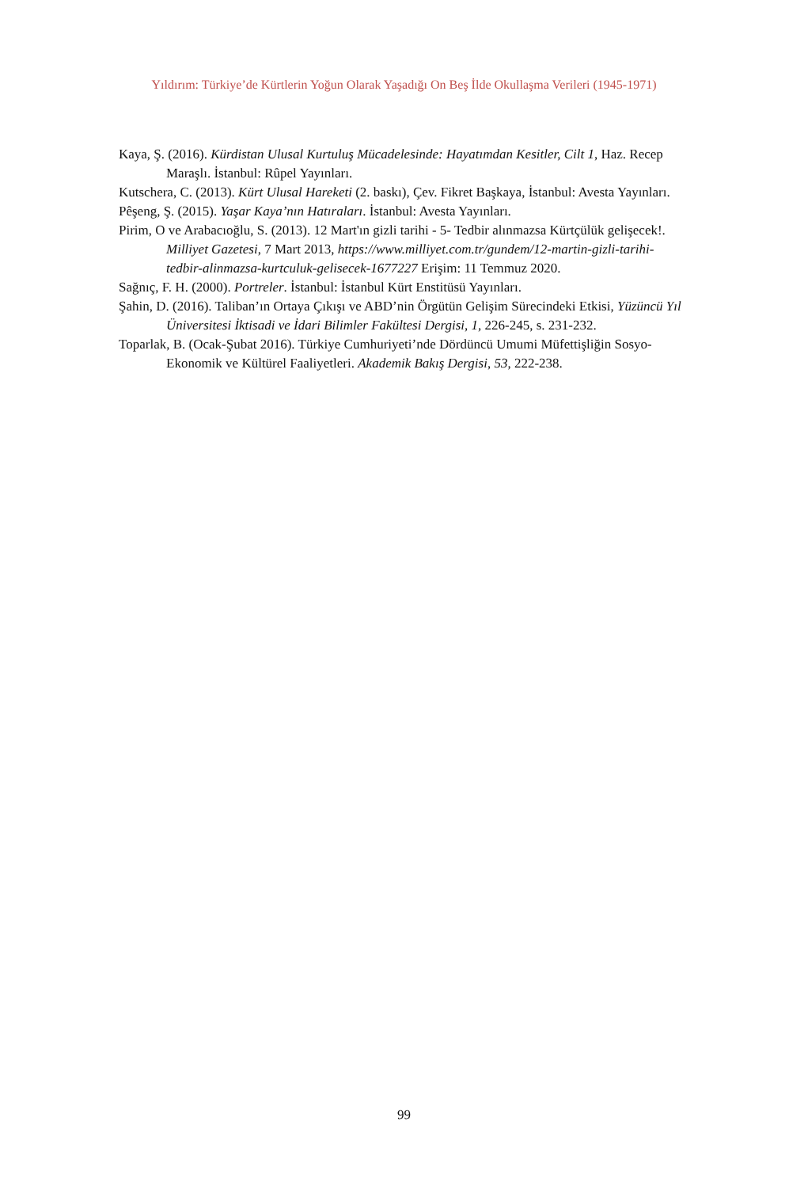Yıldırım: Türkiye’de Kürtlerin Yoğun Olarak Yaşadığı On Beş İlde Okullaşma Verileri (1945-1971)
Kaya, Ş. (2016). Kürdistan Ulusal Kurtuluş Mücadelesinde: Hayatımdan Kesitler, Cilt 1, Haz. Recep Maraşlı. İstanbul: Rûpel Yayınları.
Kutschera, C. (2013). Kürt Ulusal Hareketi (2. baskı), Çev. Fikret Başkaya, İstanbul: Avesta Yayınları.
Pêşeng, Ş. (2015). Yaşar Kaya’nın Hatıraları. İstanbul: Avesta Yayınları.
Pirim, O ve Arabacıoğlu, S. (2013). 12 Mart'ın gizli tarihi - 5- Tedbir alınmazsa Kürtçülük gelişecek!. Milliyet Gazetesi, 7 Mart 2013, https://www.milliyet.com.tr/gundem/12-martin-gizli-tarihi-tedbir-alinmazsa-kurtculuk-gelisecek-1677227 Erişim: 11 Temmuz 2020.
Sağnıç, F. H. (2000). Portreler. İstanbul: İstanbul Kürt Enstitüsü Yayınları.
Şahin, D. (2016). Taliban’ın Ortaya Çıkışı ve ABD’nin Örgütün Gelişim Sürecindeki Etkisi, Yüzüncü Yıl Üniversitesi İktisadi ve İdari Bilimler Fakültesi Dergisi, 1, 226-245, s. 231-232.
Toparlak, B. (Ocak-Şubat 2016). Türkiye Cumhuriyeti’nde Dördüncü Umumi Müfettişliğin Sosyo-Ekonomik ve Kültürel Faaliyetleri. Akademik Bakış Dergisi, 53, 222-238.
99